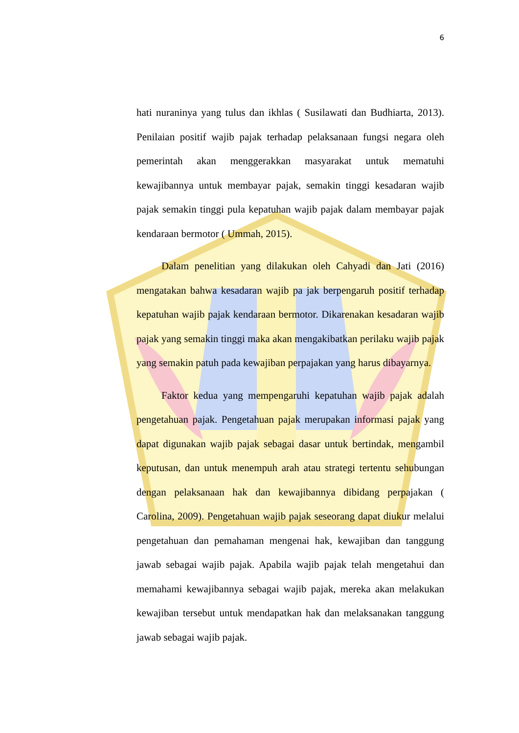6
hati nuraninya yang tulus dan ikhlas ( Susilawati dan Budhiarta, 2013). Penilaian positif wajib pajak terhadap pelaksanaan fungsi negara oleh pemerintah akan menggerakkan masyarakat untuk mematuhi kewajibannya untuk membayar pajak, semakin tinggi kesadaran wajib pajak semakin tinggi pula kepatuhan wajib pajak dalam membayar pajak kendaraan bermotor ( Ummah, 2015).
Dalam penelitian yang dilakukan oleh Cahyadi dan Jati (2016) mengatakan bahwa kesadaran wajib pa jak berpengaruh positif terhadap kepatuhan wajib pajak kendaraan bermotor. Dikarenakan kesadaran wajib pajak yang semakin tinggi maka akan mengakibatkan perilaku wajib pajak yang semakin patuh pada kewajiban perpajakan yang harus dibayarnya.
Faktor kedua yang mempengaruhi kepatuhan wajib pajak adalah pengetahuan pajak. Pengetahuan pajak merupakan informasi pajak yang dapat digunakan wajib pajak sebagai dasar untuk bertindak, mengambil keputusan, dan untuk menempuh arah atau strategi tertentu sehubungan dengan pelaksanaan hak dan kewajibannya dibidang perpajakan ( Carolina, 2009). Pengetahuan wajib pajak seseorang dapat diukur melalui pengetahuan dan pemahaman mengenai hak, kewajiban dan tanggung jawab sebagai wajib pajak. Apabila wajib pajak telah mengetahui dan memahami kewajibannya sebagai wajib pajak, mereka akan melakukan kewajiban tersebut untuk mendapatkan hak dan melaksanakan tanggung jawab sebagai wajib pajak.